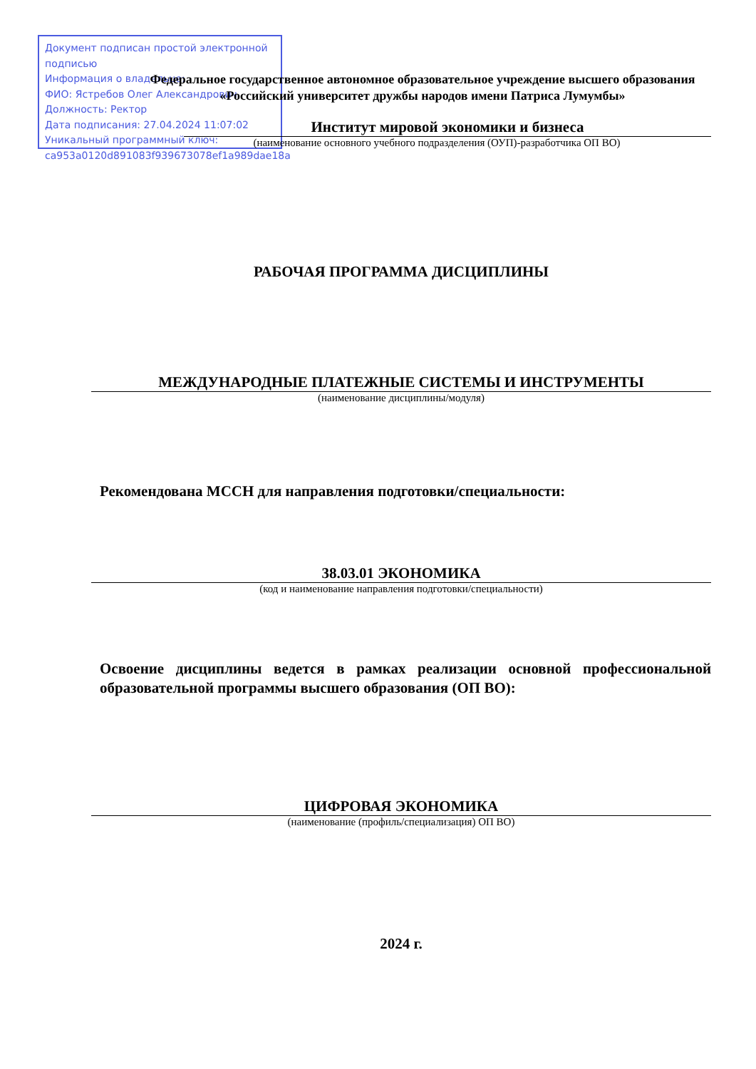Документ подписан простой электронной подписью
Информация о владельце:
ФИО: Ястребов Олег Александрович
Должность: Ректор
Дата подписания: 27.04.2024 11:07:02
Уникальный программный ключ:
ca953a0120d891083f939673078ef1a989dae18a
Федеральное государственное автономное образовательное учреждение высшего образования
«Российский университет дружбы народов имени Патриса Лумумбы»
Институт мировой экономики и бизнеса
(наименование основного учебного подразделения (ОУП)-разработчика ОП ВО)
РАБОЧАЯ ПРОГРАММА ДИСЦИПЛИНЫ
МЕЖДУНАРОДНЫЕ ПЛАТЕЖНЫЕ СИСТЕМЫ И ИНСТРУМЕНТЫ
(наименование дисциплины/модуля)
Рекомендована МССН для направления подготовки/специальности:
38.03.01 ЭКОНОМИКА
(код и наименование направления подготовки/специальности)
Освоение дисциплины ведется в рамках реализации основной профессиональной образовательной программы высшего образования (ОП ВО):
ЦИФРОВАЯ ЭКОНОМИКА
(наименование (профиль/специализация) ОП ВО)
2024 г.